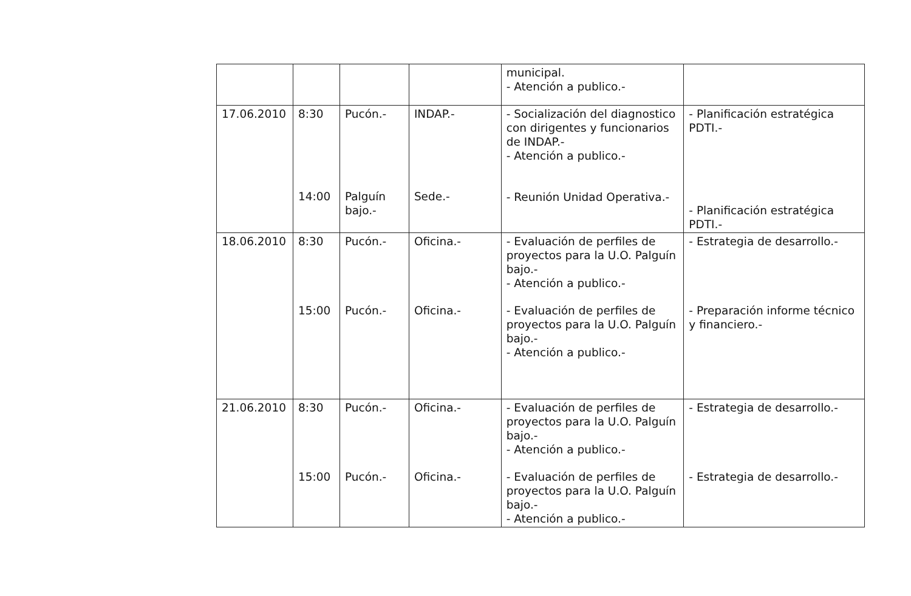| | | | | municipal. - Atención a publico.- | |
| 17.06.2010 | 8:30 14:00 | Pucón.- Palguín bajo.- | INDAP.- Sede.- | - Socialización del diagnostico con dirigentes y funcionarios de INDAP.- - Atención a publico.- - Reunión Unidad Operativa.- | - Planificación estratégica PDTI.- - Planificación estratégica PDTI.- |
| 18.06.2010 | 8:30 15:00 | Pucón.- Pucón.- | Oficina.- Oficina.- | - Evaluación de perfiles de proyectos para la U.O. Palguín bajo.- - Atención a publico.- - Evaluación de perfiles de proyectos para la U.O. Palguín bajo.- - Atención a publico.- | - Estrategia de desarrollo.- - Preparación informe técnico y financiero.- |
| 21.06.2010 | 8:30 15:00 | Pucón.- Pucón.- | Oficina.- Oficina.- | - Evaluación de perfiles de proyectos para la U.O. Palguín bajo.- - Atención a publico.- - Evaluación de perfiles de proyectos para la U.O. Palguín bajo.- - Atención a publico.- | - Estrategia de desarrollo.- - Estrategia de desarrollo.- |